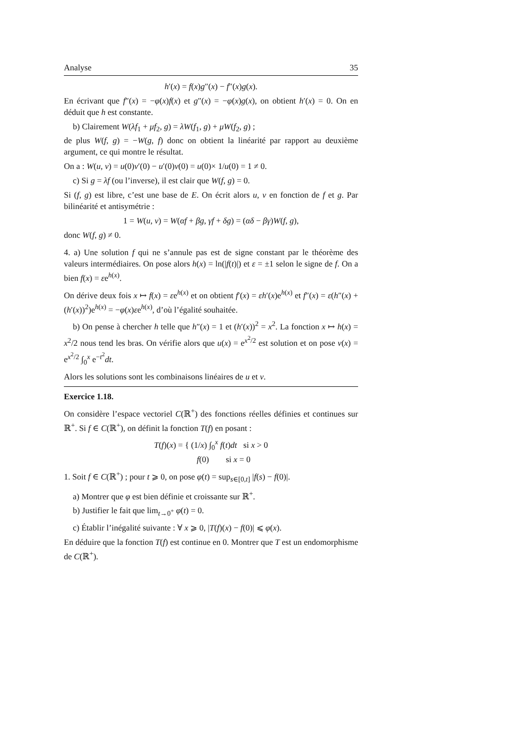Analyse 35
h′(x) = f(x)g″(x) − f″(x)g(x).
En écrivant que f″(x) = −φ(x)f(x) et g″(x) = −φ(x)g(x), on obtient h′(x) = 0. On en déduit que h est constante.
b) Clairement W(λf<sub>1</sub> + μf<sub>2</sub>, g) = λW(f<sub>1</sub>, g) + μW(f<sub>2</sub>, g) ;
de plus W(f, g) = −W(g, f) donc on obtient la linéarité par rapport au deuxième argument, ce qui montre le résultat.
On a : W(u, v) = u(0)v′(0) − u′(0)v(0) = u(0)× 1/u(0) = 1 ≠ 0.
c) Si g = λf (ou l’inverse), il est clair que W(f, g) = 0.
Si (f, g) est libre, c’est une base de E. On écrit alors u, v en fonction de f et g. Par bilinéarité et antisymétrie :
1 = W(u, v) = W(αf + βg, γf + δg) = (αδ − βγ)W(f, g),
donc W(f, g) ≠ 0.
4. a) Une solution f qui ne s’annule pas est de signe constant par le théorème des valeurs intermédiaires. On pose alors h(x) = ln(|f(t)|) et ε = ±1 selon le signe de f. On a bien f(x) = εe<sup>h(x)</sup>.
On dérive deux fois x ↦ f(x) = εe<sup>h(x)</sup> et on obtient f′(x) = εh′(x)e<sup>h(x)</sup> et f″(x) = ε(h″(x) + (h′(x))<sup>2</sup>)e<sup>h(x)</sup> = −φ(x)εe<sup>h(x)</sup>, d’où l’égalité souhaitée.
b) On pense à chercher h telle que h″(x) = 1 et (h′(x))<sup>2</sup> = x<sup>2</sup>. La fonction x ↦ h(x) = x<sup>2</sup>/2 nous tend les bras. On vérifie alors que u(x) = e<sup>x<sup>2</sup>/2</sup> est solution et on pose v(x) = e<sup>x<sup>2</sup>/2</sup> ∫<sub>0</sub><sup>x</sup> e<sup>−t<sup>2</sup></sup>dt.
Alors les solutions sont les combinaisons linéaires de u et v.
Exercice 1.18.
On considère l’espace vectoriel C(ℝ<sup>+</sup>) des fonctions réelles définies et continues sur ℝ<sup>+</sup>. Si f ∈ C(ℝ<sup>+</sup>), on définit la fonction T(f) en posant :
T(f)(x) = { (1/x) ∫<sub>0</sub><sup>x</sup> f(t)dt si x > 0
f(0) si x = 0
1. Soit f ∈ C(ℝ<sup>+</sup>) ; pour t ⩾ 0, on pose φ(t) = sup<sub>s∈[0,t]</sub> |f(s) − f(0)|.
a) Montrer que φ est bien définie et croissante sur ℝ<sup>+</sup>.
b) Justifier le fait que lim<sub>t→0<sup>+</sup></sub> φ(t) = 0.
c) Établir l’inégalité suivante : ∀ x ⩾ 0, |T(f)(x) − f(0)| ⩽ φ(x).
En déduire que la fonction T(f) est continue en 0. Montrer que T est un endomorphisme de C(ℝ<sup>+</sup>).